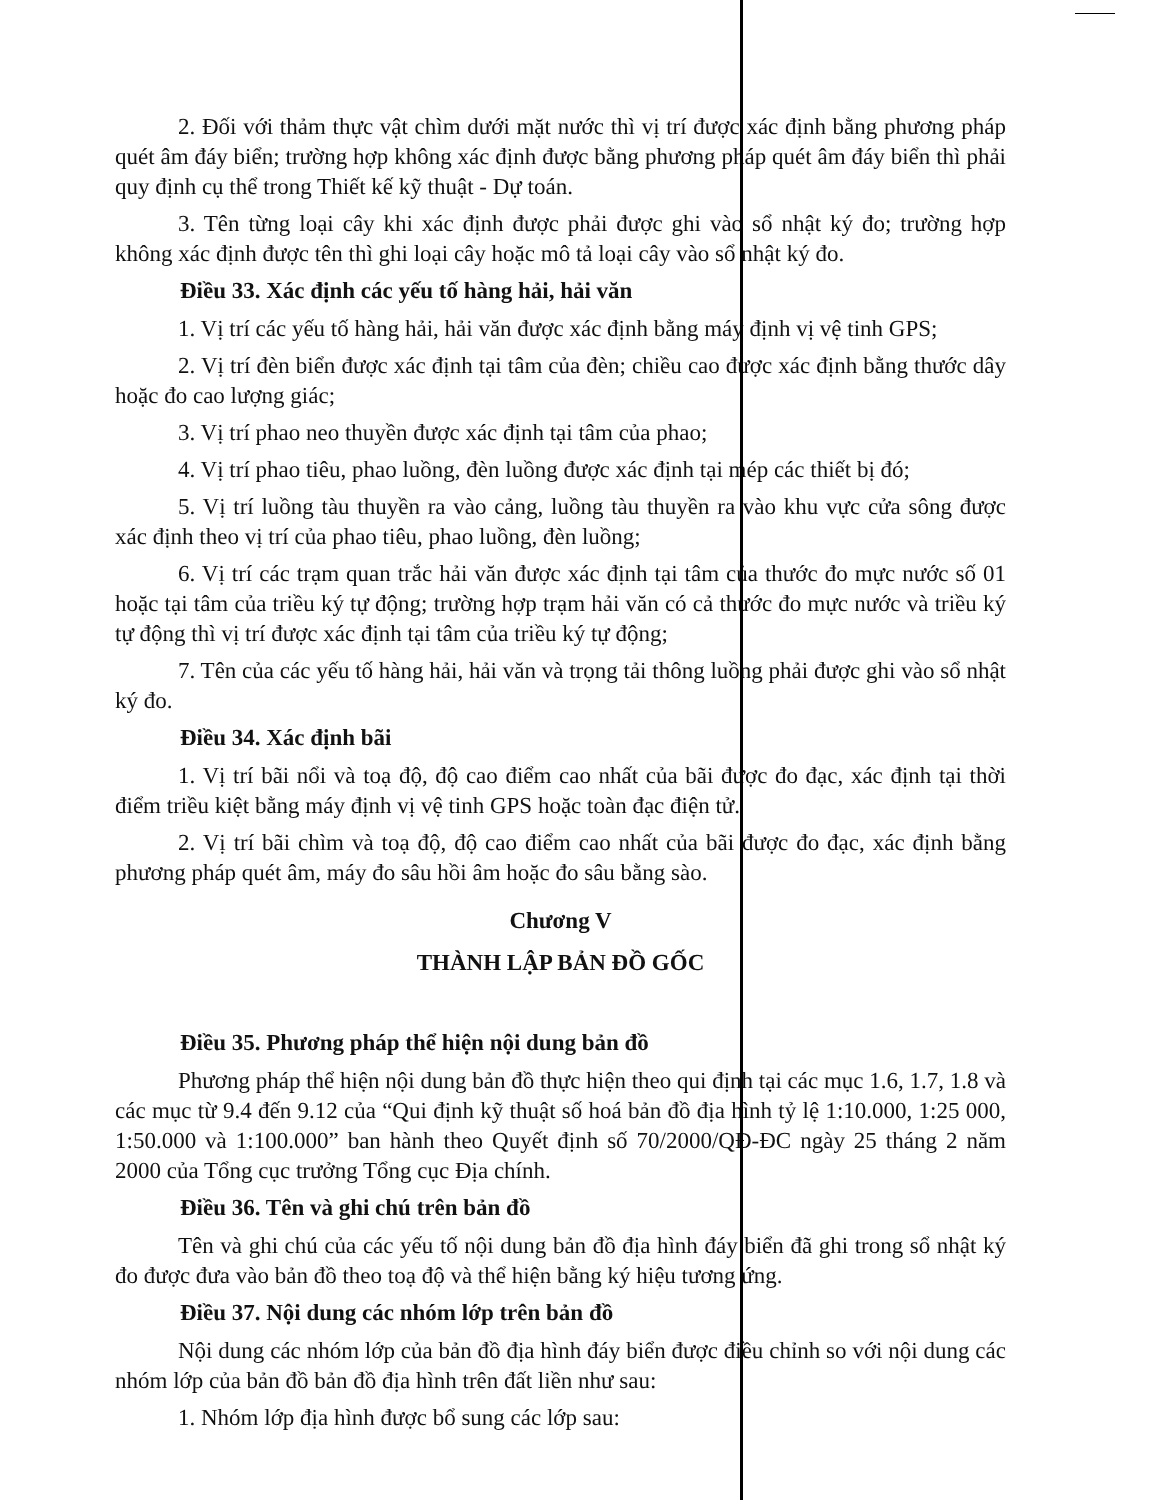2. Đối với thảm thực vật chìm dưới mặt nước thì vị trí được xác định bằng phương pháp quét âm đáy biển; trường hợp không xác định được bằng phương pháp quét âm đáy biển thì phải quy định cụ thể trong Thiết kế kỹ thuật - Dự toán.
3. Tên từng loại cây khi xác định được phải được ghi vào sổ nhật ký đo; trường hợp không xác định được tên thì ghi loại cây hoặc mô tả loại cây vào sổ nhật ký đo.
Điều 33. Xác định các yếu tố hàng hải, hải văn
1. Vị trí các yếu tố hàng hải, hải văn được xác định bằng máy định vị vệ tinh GPS;
2. Vị trí đèn biển được xác định tại tâm của đèn; chiều cao được xác định bằng thước dây hoặc đo cao lượng giác;
3. Vị trí phao neo thuyền được xác định tại tâm của phao;
4. Vị trí phao tiêu, phao luồng, đèn luồng được xác định tại mép các thiết bị đó;
5. Vị trí luồng tàu thuyền ra vào cảng, luồng tàu thuyền ra vào khu vực cửa sông được xác định theo vị trí của phao tiêu, phao luồng, đèn luồng;
6. Vị trí các trạm quan trắc hải văn được xác định tại tâm của thước đo mực nước số 01 hoặc tại tâm của triều ký tự động; trường hợp trạm hải văn có cả thước đo mực nước và triều ký tự động thì vị trí được xác định tại tâm của triều ký tự động;
7. Tên của các yếu tố hàng hải, hải văn và trọng tải thông luồng phải được ghi vào sổ nhật ký đo.
Điều 34. Xác định bãi
1. Vị trí bãi nổi và toạ độ, độ cao điểm cao nhất của bãi được đo đạc, xác định tại thời điểm triều kiệt bằng máy định vị vệ tinh GPS hoặc toàn đạc điện tử.
2. Vị trí bãi chìm và toạ độ, độ cao điểm cao nhất của bãi được đo đạc, xác định bằng phương pháp quét âm, máy đo sâu hồi âm hoặc đo sâu bằng sào.
Chương V
THÀNH LẬP BẢN ĐỒ GỐC
Điều 35. Phương pháp thể hiện nội dung bản đồ
Phương pháp thể hiện nội dung bản đồ thực hiện theo qui định tại các mục 1.6, 1.7, 1.8 và các mục từ 9.4 đến 9.12 của “Qui định kỹ thuật số hoá bản đồ địa hình tỷ lệ 1:10.000, 1:25 000, 1:50.000 và 1:100.000” ban hành theo Quyết định số 70/2000/QĐ-ĐC ngày 25 tháng 2 năm 2000 của Tổng cục trưởng Tổng cục Địa chính.
Điều 36. Tên và ghi chú trên bản đồ
Tên và ghi chú của các yếu tố nội dung bản đồ địa hình đáy biển đã ghi trong sổ nhật ký đo được đưa vào bản đồ theo toạ độ và thể hiện bằng ký hiệu tương ứng.
Điều 37. Nội dung các nhóm lớp trên bản đồ
Nội dung các nhóm lớp của bản đồ địa hình đáy biển được điều chỉnh so với nội dung các nhóm lớp của bản đồ bản đồ địa hình trên đất liền như sau:
1. Nhóm lớp địa hình được bổ sung các lớp sau: